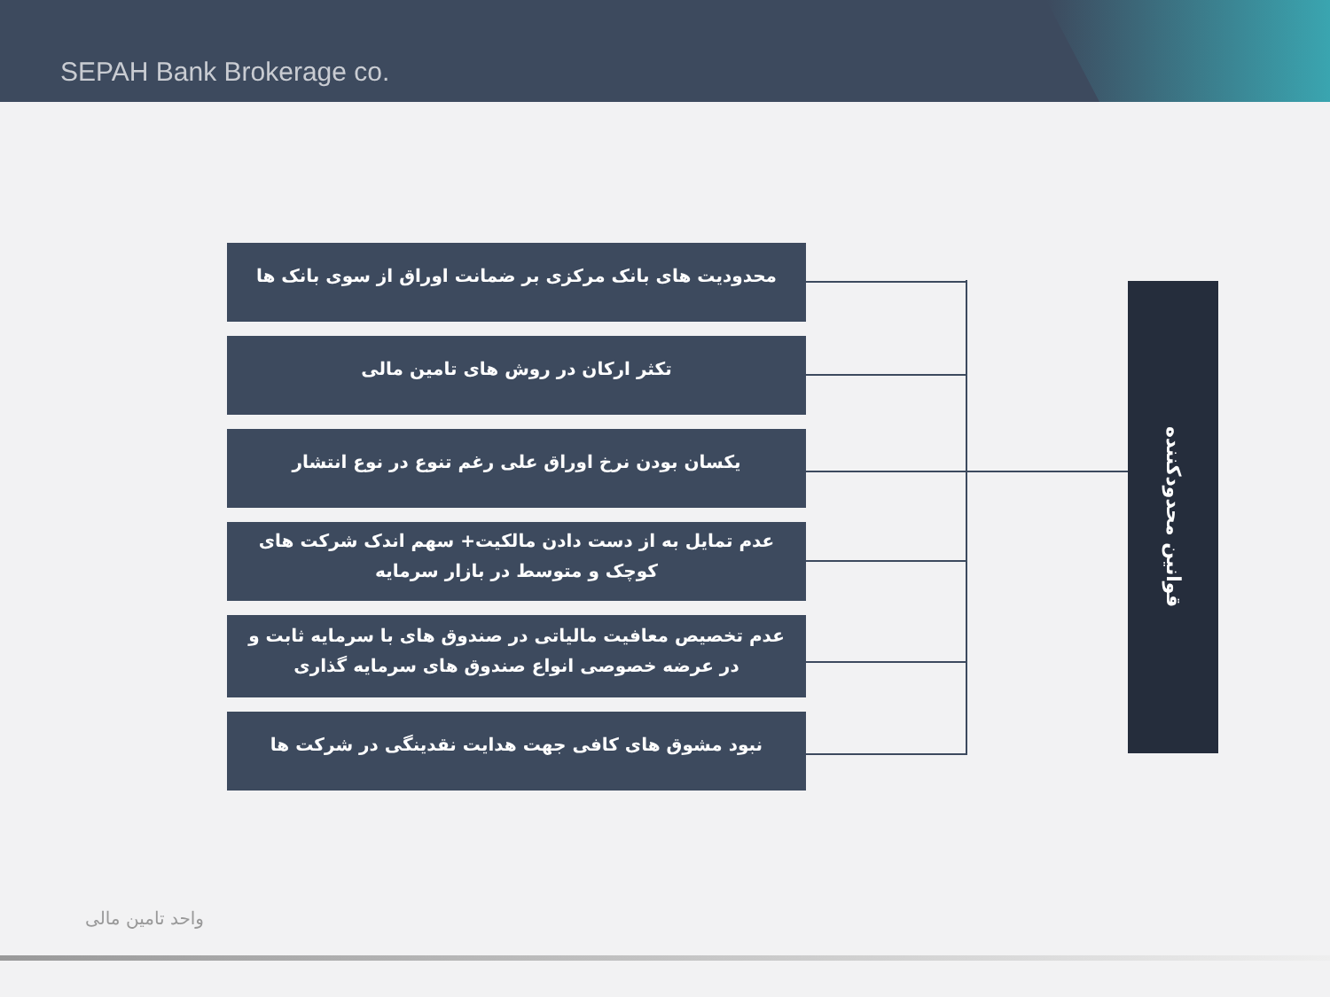SEPAH Bank Brokerage co.
محدودیت های بانک مرکزی بر ضمانت اوراق از سوی بانک ها
تکثر ارکان در روش های تامین مالی
یکسان بودن نرخ اوراق علی رغم تنوع در نوع انتشار
عدم تمایل به از دست دادن مالکیت+ سهم اندک شرکت های کوچک و متوسط در بازار سرمایه
عدم تخصیص معافیت مالیاتی در صندوق های با سرمایه ثابت و در عرضه خصوصی انواع صندوق های سرمایه گذاری
نبود مشوق های کافی جهت هدایت نقدینگی در شرکت ها
قوانین محدودکننده
واحد تامین مالی